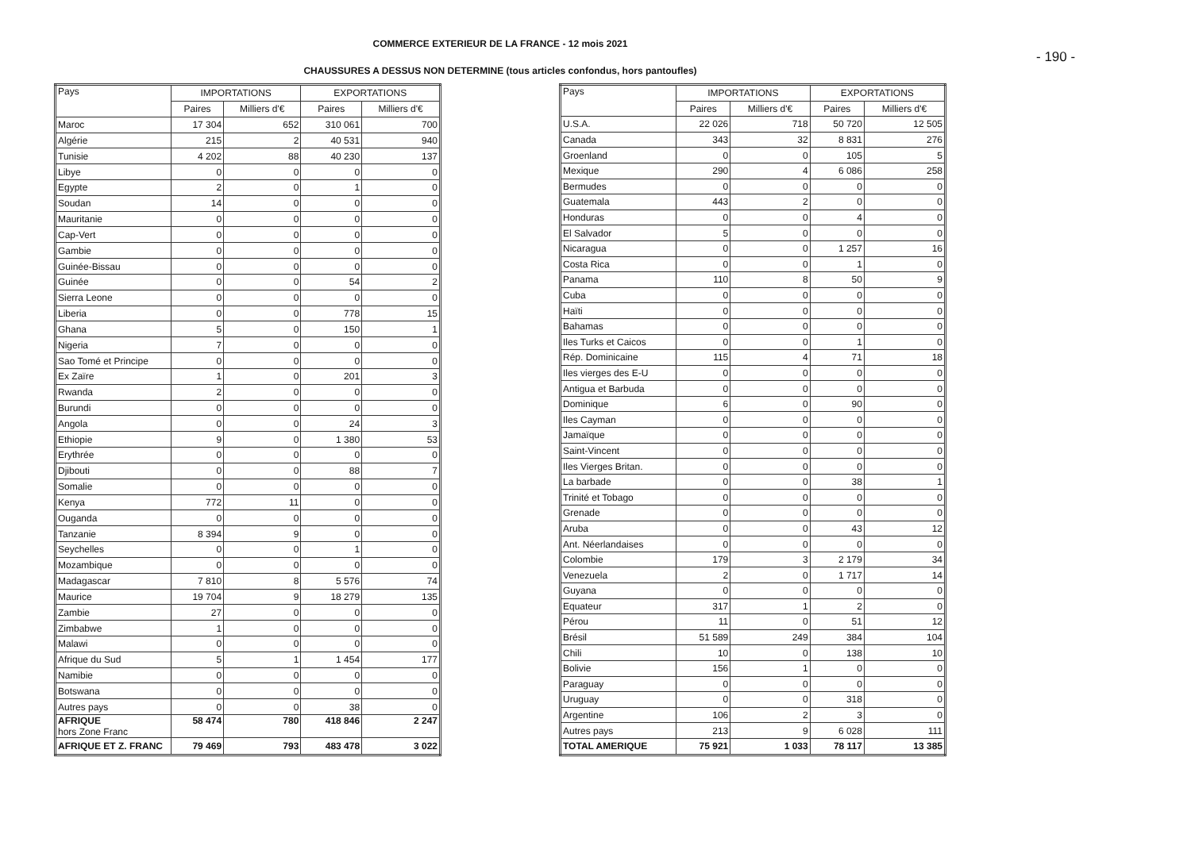COMMERCE EXTERIEUR DE LA FRANCE - 12 mois 2021
CHAUSSURES A DESSUS NON DETERMINE (tous articles confondus, hors pantoufles)
- 190 -
| Pays | IMPORTATIONS | | EXPORTATIONS | |
| --- | --- | --- | --- | --- |
| | Paires | Milliers d'€ | Paires | Milliers d'€ |
| Maroc | 17 304 | 652 | 310 061 | 700 |
| Algérie | 215 | 2 | 40 531 | 940 |
| Tunisie | 4 202 | 88 | 40 230 | 137 |
| Libye | 0 | 0 | 0 | 0 |
| Egypte | 2 | 0 | 1 | 0 |
| Soudan | 14 | 0 | 0 | 0 |
| Mauritanie | 0 | 0 | 0 | 0 |
| Cap-Vert | 0 | 0 | 0 | 0 |
| Gambie | 0 | 0 | 0 | 0 |
| Guinée-Bissau | 0 | 0 | 0 | 0 |
| Guinée | 0 | 0 | 54 | 2 |
| Sierra Leone | 0 | 0 | 0 | 0 |
| Liberia | 0 | 0 | 778 | 15 |
| Ghana | 5 | 0 | 150 | 1 |
| Nigeria | 7 | 0 | 0 | 0 |
| Sao Tomé et Principe | 0 | 0 | 0 | 0 |
| Ex Zaïre | 1 | 0 | 201 | 3 |
| Rwanda | 2 | 0 | 0 | 0 |
| Burundi | 0 | 0 | 0 | 0 |
| Angola | 0 | 0 | 24 | 3 |
| Ethiopie | 9 | 0 | 1 380 | 53 |
| Erythrée | 0 | 0 | 0 | 0 |
| Djibouti | 0 | 0 | 88 | 7 |
| Somalie | 0 | 0 | 0 | 0 |
| Kenya | 772 | 11 | 0 | 0 |
| Ouganda | 0 | 0 | 0 | 0 |
| Tanzanie | 8 394 | 9 | 0 | 0 |
| Seychelles | 0 | 0 | 1 | 0 |
| Mozambique | 0 | 0 | 0 | 0 |
| Madagascar | 7 810 | 8 | 5 576 | 74 |
| Maurice | 19 704 | 9 | 18 279 | 135 |
| Zambie | 27 | 0 | 0 | 0 |
| Zimbabwe | 1 | 0 | 0 | 0 |
| Malawi | 0 | 0 | 0 | 0 |
| Afrique du Sud | 5 | 1 | 1 454 | 177 |
| Namibie | 0 | 0 | 0 | 0 |
| Botswana | 0 | 0 | 0 | 0 |
| Autres pays | 0 | 0 | 38 | 0 |
| AFRIQUE hors Zone Franc | 58 474 | 780 | 418 846 | 2 247 |
| AFRIQUE ET Z. FRANC | 79 469 | 793 | 483 478 | 3 022 |
| Pays | IMPORTATIONS | | EXPORTATIONS | |
| --- | --- | --- | --- | --- |
| | Paires | Milliers d'€ | Paires | Milliers d'€ |
| U.S.A. | 22 026 | 718 | 50 720 | 12 505 |
| Canada | 343 | 32 | 8 831 | 276 |
| Groenland | 0 | 0 | 105 | 5 |
| Mexique | 290 | 4 | 6 086 | 258 |
| Bermudes | 0 | 0 | 0 | 0 |
| Guatemala | 443 | 2 | 0 | 0 |
| Honduras | 0 | 0 | 4 | 0 |
| El Salvador | 5 | 0 | 0 | 0 |
| Nicaragua | 0 | 0 | 1 257 | 16 |
| Costa Rica | 0 | 0 | 1 | 0 |
| Panama | 110 | 8 | 50 | 9 |
| Cuba | 0 | 0 | 0 | 0 |
| Haïti | 0 | 0 | 0 | 0 |
| Bahamas | 0 | 0 | 0 | 0 |
| Iles Turks et Caicos | 0 | 0 | 1 | 0 |
| Rép. Dominicaine | 115 | 4 | 71 | 18 |
| Iles vierges des E-U | 0 | 0 | 0 | 0 |
| Antigua et Barbuda | 0 | 0 | 0 | 0 |
| Dominique | 6 | 0 | 90 | 0 |
| Iles Cayman | 0 | 0 | 0 | 0 |
| Jamaïque | 0 | 0 | 0 | 0 |
| Saint-Vincent | 0 | 0 | 0 | 0 |
| Iles Vierges Britan. | 0 | 0 | 0 | 0 |
| La barbade | 0 | 0 | 38 | 1 |
| Trinité et Tobago | 0 | 0 | 0 | 0 |
| Grenade | 0 | 0 | 0 | 0 |
| Aruba | 0 | 0 | 43 | 12 |
| Ant. Néerlandaises | 0 | 0 | 0 | 0 |
| Colombie | 179 | 3 | 2 179 | 34 |
| Venezuela | 2 | 0 | 1 717 | 14 |
| Guyana | 0 | 0 | 0 | 0 |
| Equateur | 317 | 1 | 2 | 0 |
| Pérou | 11 | 0 | 51 | 12 |
| Brésil | 51 589 | 249 | 384 | 104 |
| Chili | 10 | 0 | 138 | 10 |
| Bolivie | 156 | 1 | 0 | 0 |
| Paraguay | 0 | 0 | 0 | 0 |
| Uruguay | 0 | 0 | 318 | 0 |
| Argentine | 106 | 2 | 3 | 0 |
| Autres pays | 213 | 9 | 6 028 | 111 |
| TOTAL AMERIQUE | 75 921 | 1 033 | 78 117 | 13 385 |